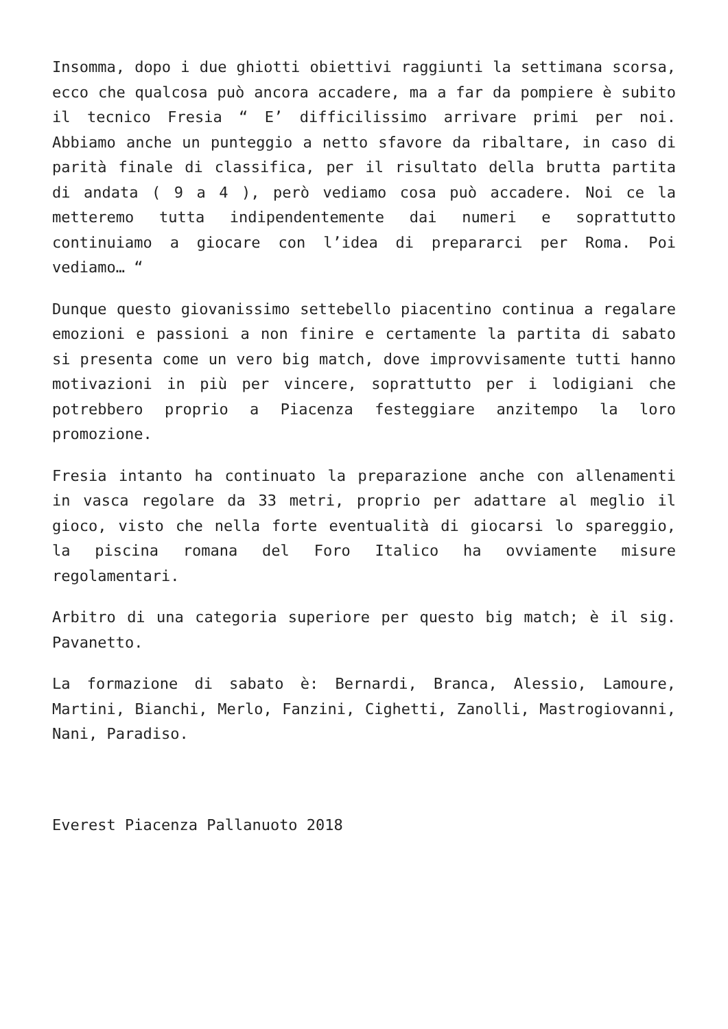Insomma, dopo i due ghiotti obiettivi raggiunti la settimana scorsa, ecco che qualcosa può ancora accadere, ma a far da pompiere è subito il tecnico Fresia “ E’ difficilissimo arrivare primi per noi. Abbiamo anche un punteggio a netto sfavore da ribaltare, in caso di parità finale di classifica, per il risultato della brutta partita di andata ( 9 a 4 ), però vediamo cosa può accadere. Noi ce la metteremo tutta indipendentemente dai numeri e soprattutto continuiamo a giocare con l’idea di prepararci per Roma. Poi vediamo… “
Dunque questo giovanissimo settebello piacentino continua a regalare emozioni e passioni a non finire e certamente la partita di sabato si presenta come un vero big match, dove improvvisamente tutti hanno motivazioni in più per vincere, soprattutto per i lodigiani che potrebbero proprio a Piacenza festeggiare anzitempo la loro promozione.
Fresia intanto ha continuato la preparazione anche con allenamenti in vasca regolare da 33 metri, proprio per adattare al meglio il gioco, visto che nella forte eventualità di giocarsi lo spareggio, la piscina romana del Foro Italico ha ovviamente misure regolamentari.
Arbitro di una categoria superiore per questo big match; è il sig. Pavanetto.
La formazione di sabato è: Bernardi, Branca, Alessio, Lamoure, Martini, Bianchi, Merlo, Fanzini, Cighetti, Zanolli, Mastrogiovanni, Nani, Paradiso.
Everest Piacenza Pallanuoto 2018